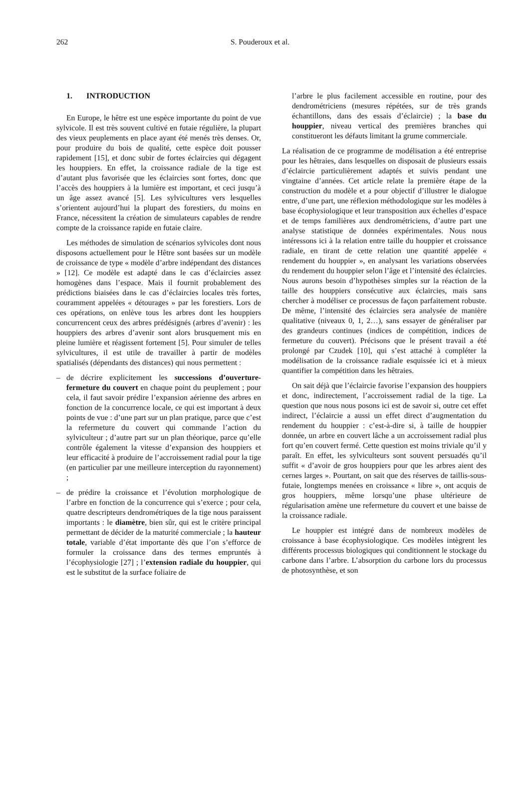262 S. Pouderoux et al.
1. INTRODUCTION
En Europe, le hêtre est une espèce importante du point de vue sylvicole. Il est très souvent cultivé en futaie régulière, la plupart des vieux peuplements en place ayant été menés très denses. Or, pour produire du bois de qualité, cette espèce doit pousser rapidement [15], et donc subir de fortes éclaircies qui dégagent les houppiers. En effet, la croissance radiale de la tige est d’autant plus favorisée que les éclaircies sont fortes, donc que l’accès des houppiers à la lumière est important, et ceci jusqu’à un âge assez avancé [5]. Les sylvicultures vers lesquelles s’orientent aujourd’hui la plupart des forestiers, du moins en France, nécessitent la création de simulateurs capables de rendre compte de la croissance rapide en futaie claire.
Les méthodes de simulation de scénarios sylvicoles dont nous disposons actuellement pour le Hêtre sont basées sur un modèle de croissance de type « modèle d’arbre indépendant des distances » [12]. Ce modèle est adapté dans le cas d’éclaircies assez homogènes dans l’espace. Mais il fournit probablement des prédictions biaisées dans le cas d’éclaircies locales très fortes, couramment appelées « détourages » par les forestiers. Lors de ces opérations, on enlève tous les arbres dont les houppiers concurrencent ceux des arbres prédésignés (arbres d’avenir) : les houppiers des arbres d’avenir sont alors brusquement mis en pleine lumière et réagissent fortement [5]. Pour simuler de telles sylvicultures, il est utile de travailler à partir de modèles spatialisés (dépendants des distances) qui nous permettent :
– de décrire explicitement les successions d’ouverture-fermeture du couvert en chaque point du peuplement ; pour cela, il faut savoir prédire l’expansion aérienne des arbres en fonction de la concurrence locale, ce qui est important à deux points de vue : d’une part sur un plan pratique, parce que c’est la refermeture du couvert qui commande l’action du sylviculteur ; d’autre part sur un plan théorique, parce qu’elle contrôle également la vitesse d’expansion des houppiers et leur efficacité à produire de l’accroissement radial pour la tige (en particulier par une meilleure interception du rayonnement) ;
– de prédire la croissance et l’évolution morphologique de l’arbre en fonction de la concurrence qui s’exerce ; pour cela, quatre descripteurs dendrométriques de la tige nous paraissent importants : le diamètre, bien sûr, qui est le critère principal permettant de décider de la maturité commerciale ; la hauteur totale, variable d’état importante dès que l’on s’efforce de formuler la croissance dans des termes empruntés à l’écophysiologie [27] ; l’extension radiale du houppier, qui est le substitut de la surface foliaire de
l’arbre le plus facilement accessible en routine, pour des dendrométriciens (mesures répétées, sur de très grands échantillons, dans des essais d’éclaircie) ; la base du houppier, niveau vertical des premières branches qui constitueront les défauts limitant la grume commerciale.
La réalisation de ce programme de modélisation a été entreprise pour les hêtraies, dans lesquelles on disposait de plusieurs essais d’éclaircie particulièrement adaptés et suivis pendant une vingtaine d’années. Cet article relate la première étape de la construction du modèle et a pour objectif d’illustrer le dialogue entre, d’une part, une réflexion méthodologique sur les modèles à base écophysiologique et leur transposition aux échelles d’espace et de temps familières aux dendrométriciens, d’autre part une analyse statistique de données expérimentales. Nous nous intéressons ici à la relation entre taille du houppier et croissance radiale, en tirant de cette relation une quantité appelée « rendement du houppier », en analysant les variations observées du rendement du houppier selon l’âge et l’intensité des éclaircies. Nous aurons besoin d’hypothèses simples sur la réaction de la taille des houppiers consécutive aux éclaircies, mais sans chercher à modéliser ce processus de façon parfaitement robuste. De même, l’intensité des éclaircies sera analysée de manière qualitative (niveaux 0, 1, 2…), sans essayer de généraliser par des grandeurs continues (indices de compétition, indices de fermeture du couvert). Précisons que le présent travail a été prolongé par Czudek [10], qui s’est attaché à compléter la modélisation de la croissance radiale esquissée ici et à mieux quantifier la compétition dans les hêtraies.
On sait déjà que l’éclaircie favorise l’expansion des houppiers et donc, indirectement, l’accroissement radial de la tige. La question que nous nous posons ici est de savoir si, outre cet effet indirect, l’éclaircie a aussi un effet direct d’augmentation du rendement du houppier : c’est-à-dire si, à taille de houppier donnée, un arbre en couvert lâche a un accroissement radial plus fort qu’en couvert fermé. Cette question est moins triviale qu’il y paraît. En effet, les sylviculteurs sont souvent persuadés qu’il suffit « d’avoir de gros houppiers pour que les arbres aient des cernes larges ». Pourtant, on sait que des réserves de taillis-sous-futaie, longtemps menées en croissance « libre », ont acquis de gros houppiers, même lorsqu’une phase ultérieure de régularisation amène une refermeture du couvert et une baisse de la croissance radiale.
Le houppier est intégré dans de nombreux modèles de croissance à base écophysiologique. Ces modèles intègrent les différents processus biologiques qui conditionnent le stockage du carbone dans l’arbre. L’absorption du carbone lors du processus de photosynthèse, et son